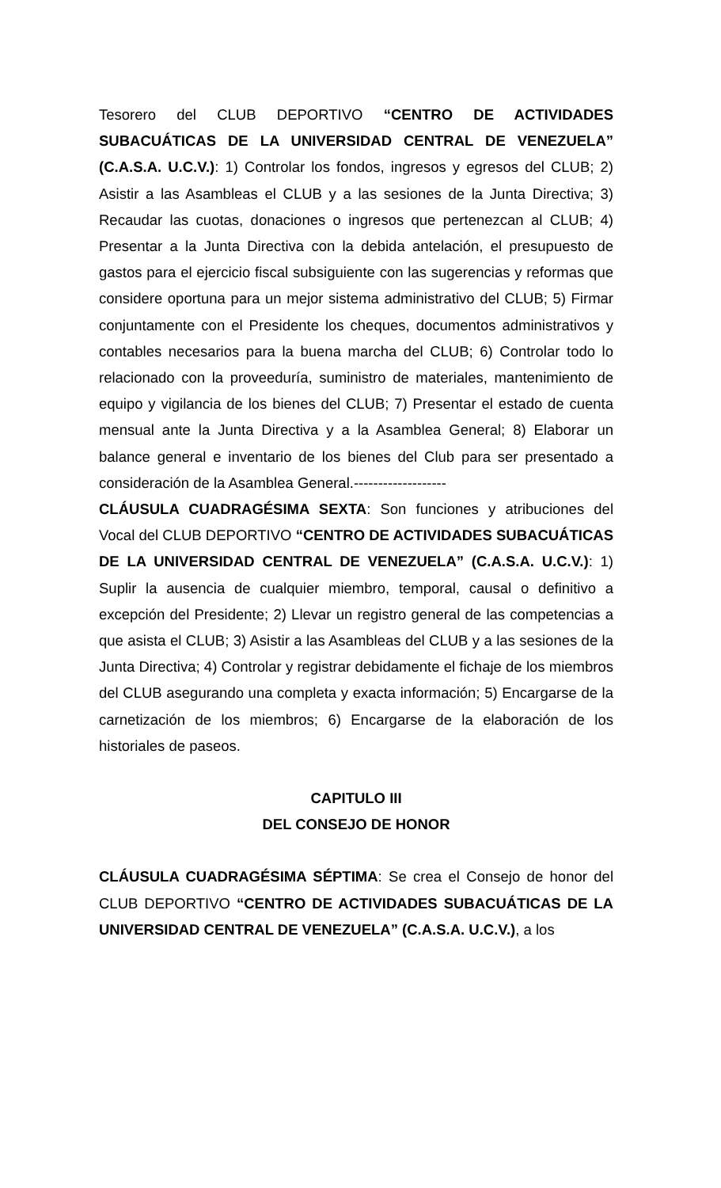Tesorero del CLUB DEPORTIVO “CENTRO DE ACTIVIDADES SUBACUÁTICAS DE LA UNIVERSIDAD CENTRAL DE VENEZUELA” (C.A.S.A. U.C.V.): 1) Controlar los fondos, ingresos y egresos del CLUB; 2) Asistir a las Asambleas el CLUB y a las sesiones de la Junta Directiva; 3) Recaudar las cuotas, donaciones o ingresos que pertenezcan al CLUB; 4) Presentar a la Junta Directiva con la debida antelación, el presupuesto de gastos para el ejercicio fiscal subsiguiente con las sugerencias y reformas que considere oportuna para un mejor sistema administrativo del CLUB; 5) Firmar conjuntamente con el Presidente los cheques, documentos administrativos y contables necesarios para la buena marcha del CLUB; 6) Controlar todo lo relacionado con la proveeduría, suministro de materiales, mantenimiento de equipo y vigilancia de los bienes del CLUB; 7) Presentar el estado de cuenta mensual ante la Junta Directiva y a la Asamblea General; 8) Elaborar un balance general e inventario de los bienes del Club para ser presentado a consideración de la Asamblea General.-------------------
CLÁUSULA CUADRAGÉSIMA SEXTA: Son funciones y atribuciones del Vocal del CLUB DEPORTIVO “CENTRO DE ACTIVIDADES SUBACUÁTICAS DE LA UNIVERSIDAD CENTRAL DE VENEZUELA” (C.A.S.A. U.C.V.): 1) Suplir la ausencia de cualquier miembro, temporal, causal o definitivo a excepción del Presidente; 2) Llevar un registro general de las competencias a que asista el CLUB; 3) Asistir a las Asambleas del CLUB y a las sesiones de la Junta Directiva; 4) Controlar y registrar debidamente el fichaje de los miembros del CLUB asegurando una completa y exacta información; 5) Encargarse de la carnetización de los miembros; 6) Encargarse de la elaboración de los historiales de paseos.
CAPITULO III
DEL CONSEJO DE HONOR
CLÁUSULA CUADRAGÉSIMA SÉPTIMA: Se crea el Consejo de honor del CLUB DEPORTIVO “CENTRO DE ACTIVIDADES SUBACUÁTICAS DE LA UNIVERSIDAD CENTRAL DE VENEZUELA” (C.A.S.A. U.C.V.), a los